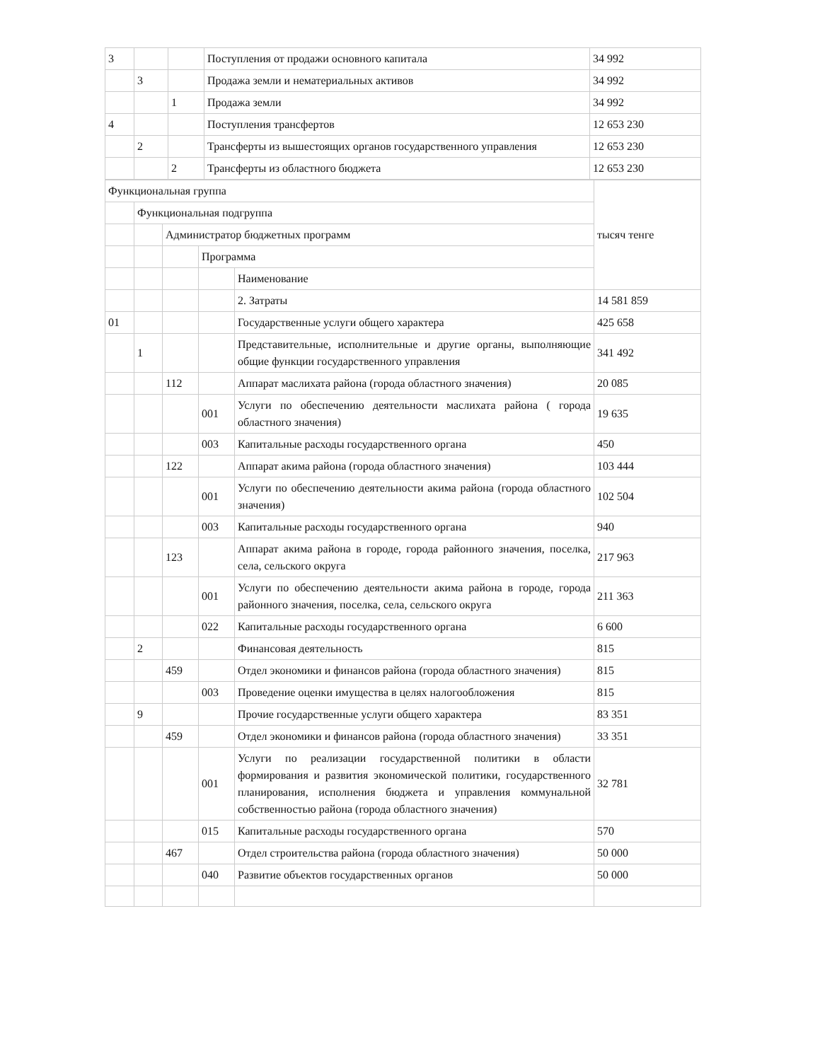| 3 | | | Поступления от продажи основного капитала | 34 992 |
| | 3 | | Продажа земли и нематериальных активов | 34 992 |
| | | 1 | Продажа земли | 34 992 |
| 4 | | | Поступления трансфертов | 12 653 230 |
| | 2 | | Трансферты из вышестоящих органов государственного управления | 12 653 230 |
| | | 2 | Трансферты из областного бюджета | 12 653 230 |
| Функциональная группа | | | | | тысяч тенге |
| | Функциональная подгруппа | | | | |
| | | Администратор бюджетных программ | | | |
| | | | Программа | | |
| | | | | Наименование | |
| | | | | 2. Затраты | 14 581 859 |
| 01 | | | | Государственные услуги общего характера | 425 658 |
| | 1 | | | Представительные, исполнительные и другие органы, выполняющие общие функции государственного управления | 341 492 |
| | | 112 | | Аппарат маслихата района (города областного значения) | 20 085 |
| | | | 001 | Услуги по обеспечению деятельности маслихата района ( города областного значения) | 19 635 |
| | | | 003 | Капитальные расходы государственного органа | 450 |
| | | 122 | | Аппарат акима района (города областного значения) | 103 444 |
| | | | 001 | Услуги по обеспечению деятельности акима района (города областного значения) | 102 504 |
| | | | 003 | Капитальные расходы государственного органа | 940 |
| | | 123 | | Аппарат акима района в городе, города районного значения, поселка, села, сельского округа | 217 963 |
| | | | 001 | Услуги по обеспечению деятельности акима района в городе, города районного значения, поселка, села, сельского округа | 211 363 |
| | | | 022 | Капитальные расходы государственного органа | 6 600 |
| | 2 | | | Финансовая деятельность | 815 |
| | | 459 | | Отдел экономики и финансов района (города областного значения) | 815 |
| | | | 003 | Проведение оценки имущества в целях налогообложения | 815 |
| | 9 | | | Прочие государственные услуги общего характера | 83 351 |
| | | 459 | | Отдел экономики и финансов района (города областного значения) | 33 351 |
| | | | 001 | Услуги по реализации государственной политики в области формирования и развития экономической политики, государственного планирования, исполнения бюджета и управления коммунальной собственностью района (города областного значения) | 32 781 |
| | | | 015 | Капитальные расходы государственного органа | 570 |
| | | 467 | | Отдел строительства района (города областного значения) | 50 000 |
| | | | 040 | Развитие объектов государственных органов | 50 000 |